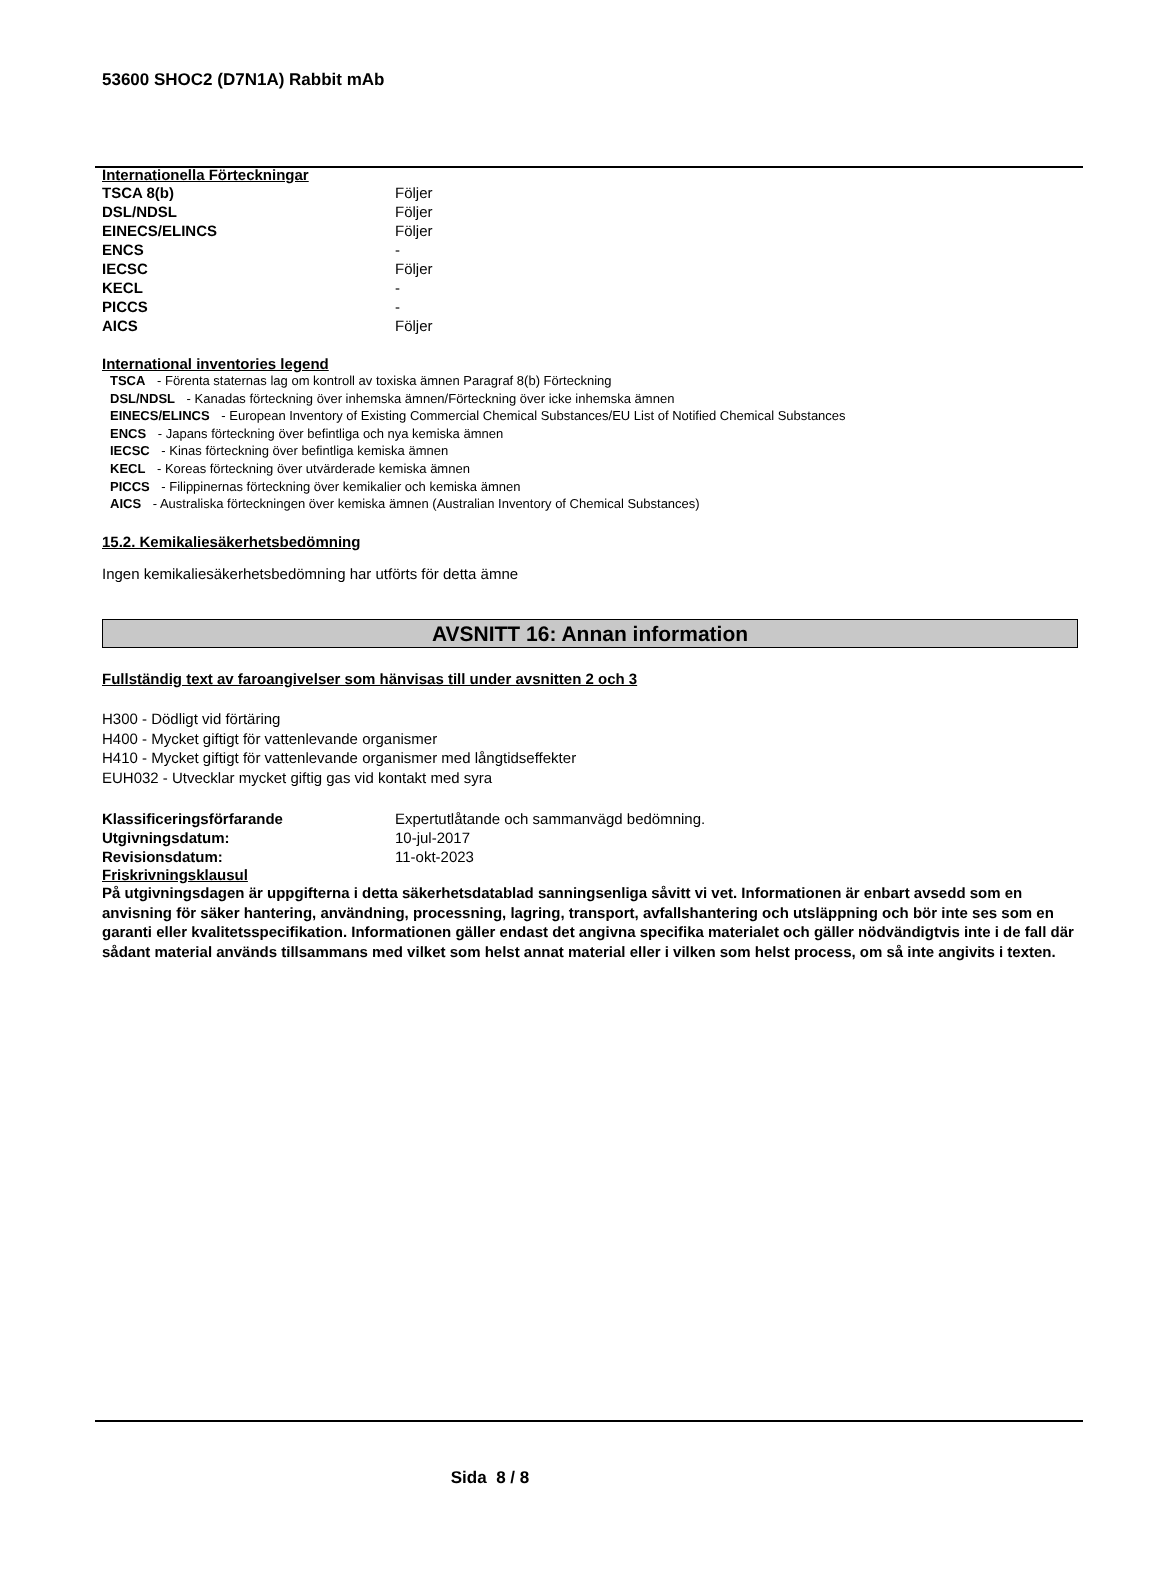53600 SHOC2 (D7N1A) Rabbit mAb
Internationella Förteckningar
| TSCA 8(b) | Följer |
| DSL/NDSL | Följer |
| EINECS/ELINCS | Följer |
| ENCS | - |
| IECSC | Följer |
| KECL | - |
| PICCS | - |
| AICS | Följer |
International inventories legend
TSCA - Förenta staternas lag om kontroll av toxiska ämnen Paragraf 8(b) Förteckning
DSL/NDSL - Kanadas förteckning över inhemska ämnen/Förteckning över icke inhemska ämnen
EINECS/ELINCS - European Inventory of Existing Commercial Chemical Substances/EU List of Notified Chemical Substances
ENCS - Japans förteckning över befintliga och nya kemiska ämnen
IECSC - Kinas förteckning över befintliga kemiska ämnen
KECL - Koreas förteckning över utvärderade kemiska ämnen
PICCS - Filippinernas förteckning över kemikalier och kemiska ämnen
AICS - Australiska förteckningen över kemiska ämnen (Australian Inventory of Chemical Substances)
15.2. Kemikaliesäkerhetsbedömning
Ingen kemikaliesäkerhetsbedömning har utförts för detta ämne
AVSNITT 16: Annan information
Fullständig text av faroangivelser som hänvisas till under avsnitten 2 och 3
H300 - Dödligt vid förtäring
H400 - Mycket giftigt för vattenlevande organismer
H410 - Mycket giftigt för vattenlevande organismer med långtidseffekter
EUH032 - Utvecklar mycket giftig gas vid kontakt med syra
| Klassificeringsförfarande | Expertutlåtande och sammanvägd bedömning. |
| Utgivningsdatum: | 10-jul-2017 |
| Revisionsdatum: | 11-okt-2023 |
Friskrivningsklausul
På utgivningsdagen är uppgifterna i detta säkerhetsdatablad sanningsenliga såvitt vi vet. Informationen är enbart avsedd som en anvisning för säker hantering, användning, processning, lagring, transport, avfallshantering och utsläppning och bör inte ses som en garanti eller kvalitetsspecifikation. Informationen gäller endast det angivna specifika materialet och gäller nödvändigtvis inte i de fall där sådant material används tillsammans med vilket som helst annat material eller i vilken som helst process, om så inte angivits i texten.
Sida 8 / 8